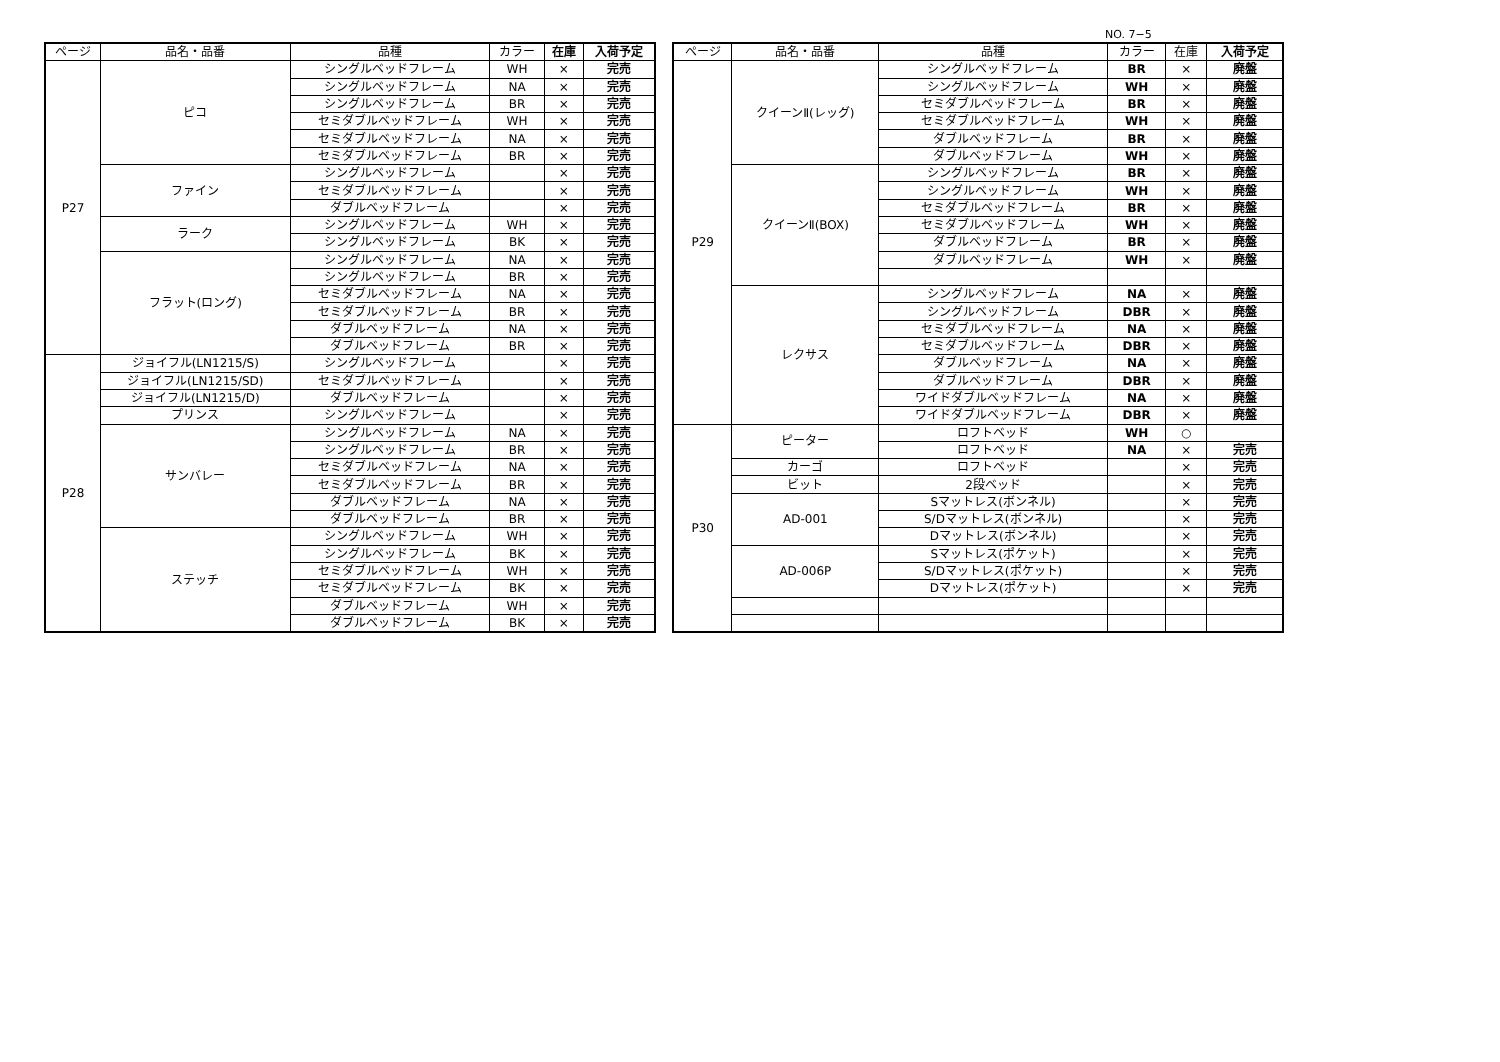NO. 7−5
| ページ | 品名・品番 | 品種 | カラー | 在庫 | 入荷予定 |
| --- | --- | --- | --- | --- | --- |
| P27 | ピコ | シングルベッドフレーム | WH | × | 完売 |
| | | シングルベッドフレーム | NA | × | 完売 |
| | | シングルベッドフレーム | BR | × | 完売 |
| | | セミダブルベッドフレーム | WH | × | 完売 |
| | | セミダブルベッドフレーム | NA | × | 完売 |
| | | セミダブルベッドフレーム | BR | × | 完売 |
| | ファイン | シングルベッドフレーム | | × | 完売 |
| | | セミダブルベッドフレーム | | × | 完売 |
| | | ダブルベッドフレーム | | × | 完売 |
| | ラーク | シングルベッドフレーム | WH | × | 完売 |
| | | シングルベッドフレーム | BK | × | 完売 |
| | フラット(ロング) | シングルベッドフレーム | NA | × | 完売 |
| | | シングルベッドフレーム | BR | × | 完売 |
| | | セミダブルベッドフレーム | NA | × | 完売 |
| | | セミダブルベッドフレーム | BR | × | 完売 |
| | | ダブルベッドフレーム | NA | × | 完売 |
| | | ダブルベッドフレーム | BR | × | 完売 |
| P28 | ジョイフル(LN1215/S) | シングルベッドフレーム | | × | 完売 |
| | ジョイフル(LN1215/SD) | セミダブルベッドフレーム | | × | 完売 |
| | ジョイフル(LN1215/D) | ダブルベッドフレーム | | × | 完売 |
| | プリンス | シングルベッドフレーム | | × | 完売 |
| | サンバレー | シングルベッドフレーム | NA | × | 完売 |
| | | シングルベッドフレーム | BR | × | 完売 |
| | | セミダブルベッドフレーム | NA | × | 完売 |
| | | セミダブルベッドフレーム | BR | × | 完売 |
| | | ダブルベッドフレーム | NA | × | 完売 |
| | | ダブルベッドフレーム | BR | × | 完売 |
| | ステッチ | シングルベッドフレーム | WH | × | 完売 |
| | | シングルベッドフレーム | BK | × | 完売 |
| | | セミダブルベッドフレーム | WH | × | 完売 |
| | | セミダブルベッドフレーム | BK | × | 完売 |
| | | ダブルベッドフレーム | WH | × | 完売 |
| | | ダブルベッドフレーム | BK | × | 完売 |
| ページ | 品名・品番 | 品種 | カラー | 在庫 | 入荷予定 |
| --- | --- | --- | --- | --- | --- |
| P29 | クイーンⅡ(レッグ) | シングルベッドフレーム | BR | × | 廃盤 |
| | | シングルベッドフレーム | WH | × | 廃盤 |
| | | セミダブルベッドフレーム | BR | × | 廃盤 |
| | | セミダブルベッドフレーム | WH | × | 廃盤 |
| | | ダブルベッドフレーム | BR | × | 廃盤 |
| | | ダブルベッドフレーム | WH | × | 廃盤 |
| | クイーンⅡ(BOX) | シングルベッドフレーム | BR | × | 廃盤 |
| | | シングルベッドフレーム | WH | × | 廃盤 |
| | | セミダブルベッドフレーム | BR | × | 廃盤 |
| | | セミダブルベッドフレーム | WH | × | 廃盤 |
| | | ダブルベッドフレーム | BR | × | 廃盤 |
| | | ダブルベッドフレーム | WH | × | 廃盤 |
| | レクサス | シングルベッドフレーム | NA | × | 廃盤 |
| | | シングルベッドフレーム | DBR | × | 廃盤 |
| | | セミダブルベッドフレーム | NA | × | 廃盤 |
| | | セミダブルベッドフレーム | DBR | × | 廃盤 |
| | | ダブルベッドフレーム | NA | × | 廃盤 |
| | | ダブルベッドフレーム | DBR | × | 廃盤 |
| | | ワイドダブルベッドフレーム | NA | × | 廃盤 |
| | | ワイドダブルベッドフレーム | DBR | × | 廃盤 |
| P30 | ピーター | ロフトベッド | WH | ○ | |
| | | ロフトベッド | NA | × | 完売 |
| | カーゴ | ロフトベッド | | × | 完売 |
| | ビット | 2段ベッド | | × | 完売 |
| | AD-001 | Sマットレス(ボンネル) | | × | 完売 |
| | | S/Dマットレス(ボンネル) | | × | 完売 |
| | | Dマットレス(ボンネル) | | × | 完売 |
| | AD-006P | Sマットレス(ポケット) | | × | 完売 |
| | | S/Dマットレス(ポケット) | | × | 完売 |
| | | Dマットレス(ポケット) | | × | 完売 |